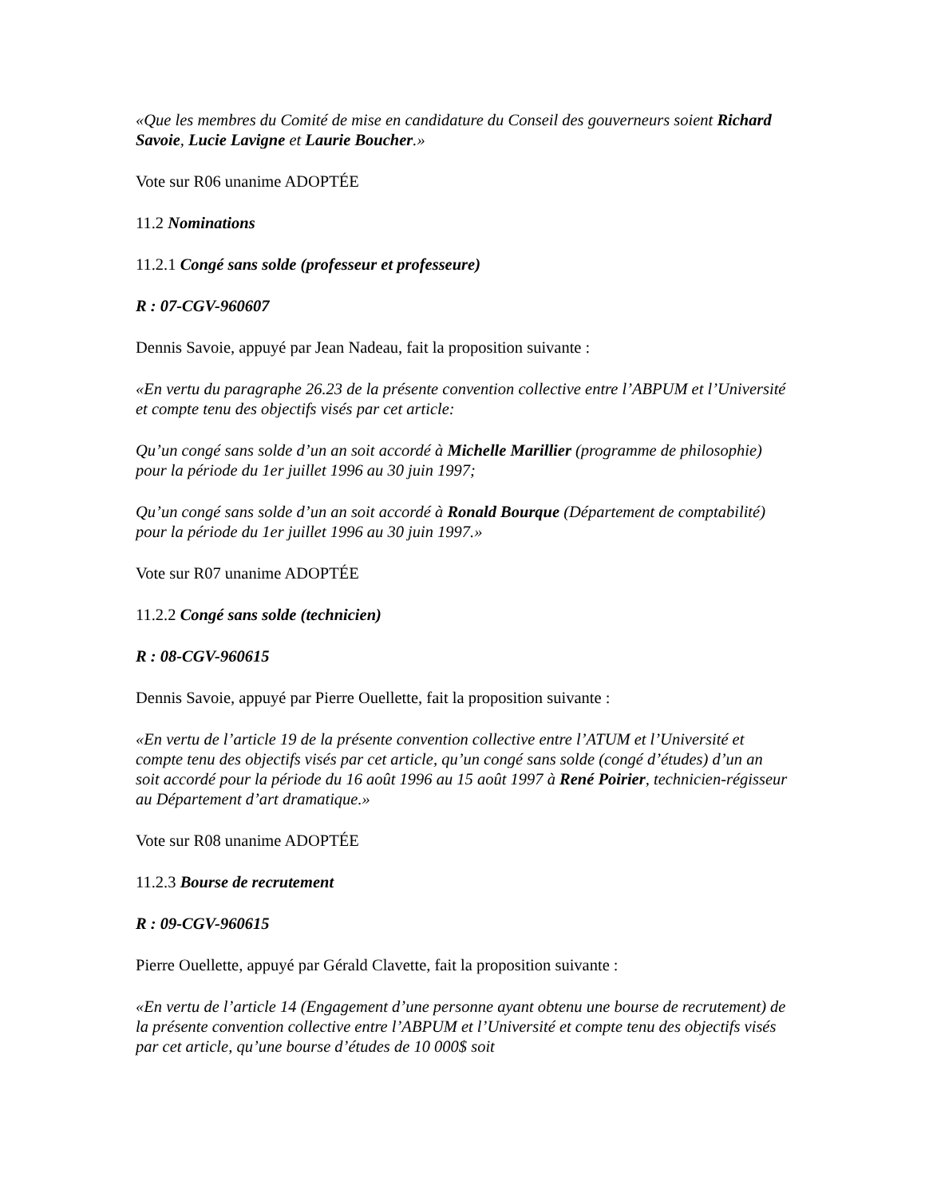«Que les membres du Comité de mise en candidature du Conseil des gouverneurs soient Richard Savoie, Lucie Lavigne et Laurie Boucher.»
Vote sur R06 unanime ADOPTÉE
11.2 Nominations
11.2.1 Congé sans solde (professeur et professeure)
R : 07-CGV-960607
Dennis Savoie, appuyé par Jean Nadeau, fait la proposition suivante :
«En vertu du paragraphe 26.23 de la présente convention collective entre l’ABPUM et l’Université et compte tenu des objectifs visés par cet article:
Qu’un congé sans solde d’un an soit accordé à Michelle Marillier (programme de philosophie) pour la période du 1er juillet 1996 au 30 juin 1997;
Qu’un congé sans solde d’un an soit accordé à Ronald Bourque (Département de comptabilité) pour la période du 1er juillet 1996 au 30 juin 1997.»
Vote sur R07 unanime ADOPTÉE
11.2.2 Congé sans solde (technicien)
R : 08-CGV-960615
Dennis Savoie, appuyé par Pierre Ouellette, fait la proposition suivante :
«En vertu de l’article 19 de la présente convention collective entre l’ATUM et l’Université et compte tenu des objectifs visés par cet article, qu’un congé sans solde (congé d’études) d’un an soit accordé pour la période du 16 août 1996 au 15 août 1997 à René Poirier, technicien-régisseur au Département d’art dramatique.»
Vote sur R08 unanime ADOPTÉE
11.2.3 Bourse de recrutement
R : 09-CGV-960615
Pierre Ouellette, appuyé par Gérald Clavette, fait la proposition suivante :
«En vertu de l’article 14 (Engagement d’une personne ayant obtenu une bourse de recrutement) de la présente convention collective entre l’ABPUM et l’Université et compte tenu des objectifs visés par cet article, qu’une bourse d’études de 10 000$ soit